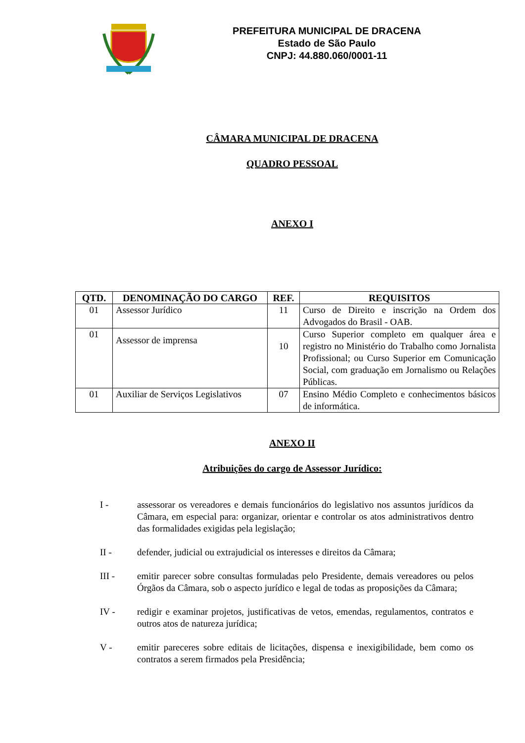PREFEITURA MUNICIPAL DE DRACENA
Estado de São Paulo
CNPJ: 44.880.060/0001-11
CÂMARA MUNICIPAL DE DRACENA
QUADRO PESSOAL
ANEXO I
| QTD. | DENOMINAÇÃO DO CARGO | REF. | REQUISITOS |
| --- | --- | --- | --- |
| 01 | Assessor Jurídico | 11 | Curso de Direito e inscrição na Ordem dos Advogados do Brasil - OAB. |
| 01 | Assessor de imprensa | 10 | Curso Superior completo em qualquer área e registro no Ministério do Trabalho como Jornalista Profissional; ou Curso Superior em Comunicação Social, com graduação em Jornalismo ou Relações Públicas. |
| 01 | Auxiliar de Serviços Legislativos | 07 | Ensino Médio Completo e conhecimentos básicos de informática. |
ANEXO II
Atribuições do cargo de Assessor Jurídico:
I - assessorar os vereadores e demais funcionários do legislativo nos assuntos jurídicos da Câmara, em especial para: organizar, orientar e controlar os atos administrativos dentro das formalidades exigidas pela legislação;
II - defender, judicial ou extrajudicial os interesses e direitos da Câmara;
III - emitir parecer sobre consultas formuladas pelo Presidente, demais vereadores ou pelos Órgãos da Câmara, sob o aspecto jurídico e legal de todas as proposições da Câmara;
IV - redigir e examinar projetos, justificativas de vetos, emendas, regulamentos, contratos e outros atos de natureza jurídica;
V - emitir pareceres sobre editais de licitações, dispensa e inexigibilidade, bem como os contratos a serem firmados pela Presidência;